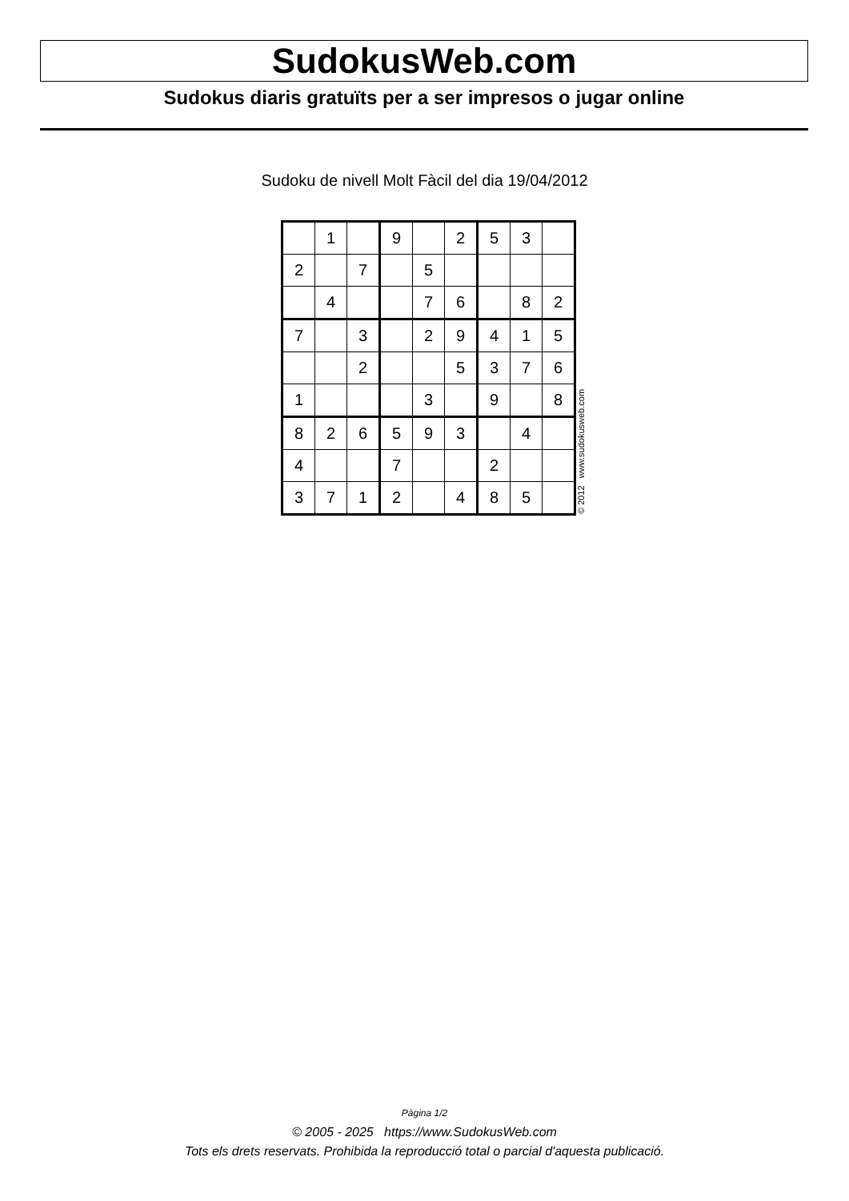SudokusWeb.com
Sudokus diaris gratuïts per a ser impresos o jugar online
Sudoku de nivell Molt Fàcil del dia 19/04/2012
| | 1 | | 9 | | 2 | 5 | 3 | |
| 2 | | 7 | | 5 | | | | |
| | 4 | | | 7 | 6 | | 8 | 2 |
| 7 | | 3 | | 2 | 9 | 4 | 1 | 5 |
| | | 2 | | | 5 | 3 | 7 | 6 |
| 1 | | | | 3 | | 9 | | 8 |
| 8 | 2 | 6 | 5 | 9 | 3 | | 4 | |
| 4 | | | 7 | | | 2 | | |
| 3 | 7 | 1 | 2 | | 4 | 8 | 5 | |
© 2012 www.sudokusweb.com
Pàgina 1/2
© 2005 - 2025 https://www.SudokusWeb.com
Tots els drets reservats. Prohibida la reproducció total o parcial d'aquesta publicació.